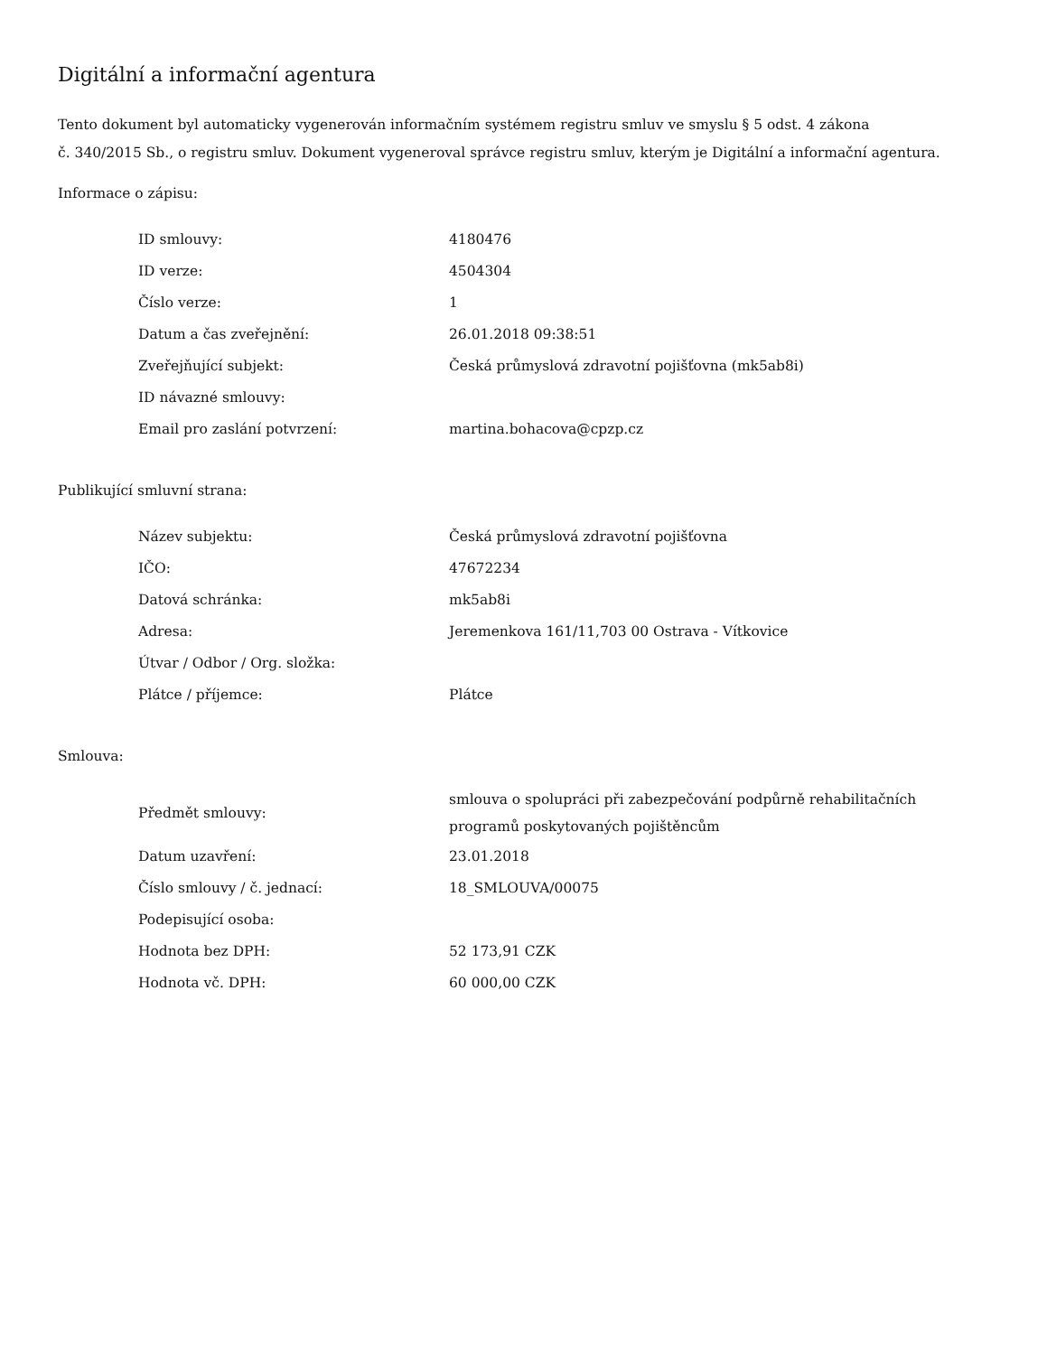Digitální a informační agentura
Tento dokument byl automaticky vygenerován informačním systémem registru smluv ve smyslu § 5 odst. 4 zákona
č. 340/2015 Sb., o registru smluv. Dokument vygeneroval správce registru smluv, kterým je Digitální a informační agentura.
Informace o zápisu:
| ID smlouvy: | 4180476 |
| ID verze: | 4504304 |
| Číslo verze: | 1 |
| Datum a čas zveřejnění: | 26.01.2018 09:38:51 |
| Zveřejňující subjekt: | Česká průmyslová zdravotní pojišťovna (mk5ab8i) |
| ID návazné smlouvy: | |
| Email pro zaslání potvrzení: | martina.bohacova@cpzp.cz |
Publikující smluvní strana:
| Název subjektu: | Česká průmyslová zdravotní pojišťovna |
| IČO: | 47672234 |
| Datová schránka: | mk5ab8i |
| Adresa: | Jeremenkova 161/11,703 00 Ostrava - Vítkovice |
| Útvar / Odbor / Org. složka: | |
| Plátce / příjemce: | Plátce |
Smlouva:
| Předmět smlouvy: | smlouva o spolupráci při zabezpečování podpůrně rehabilitačních programů poskytovaných pojištěncům |
| Datum uzavření: | 23.01.2018 |
| Číslo smlouvy / č. jednací: | 18_SMLOUVA/00075 |
| Podepisující osoba: | |
| Hodnota bez DPH: | 52 173,91 CZK |
| Hodnota vč. DPH: | 60 000,00 CZK |